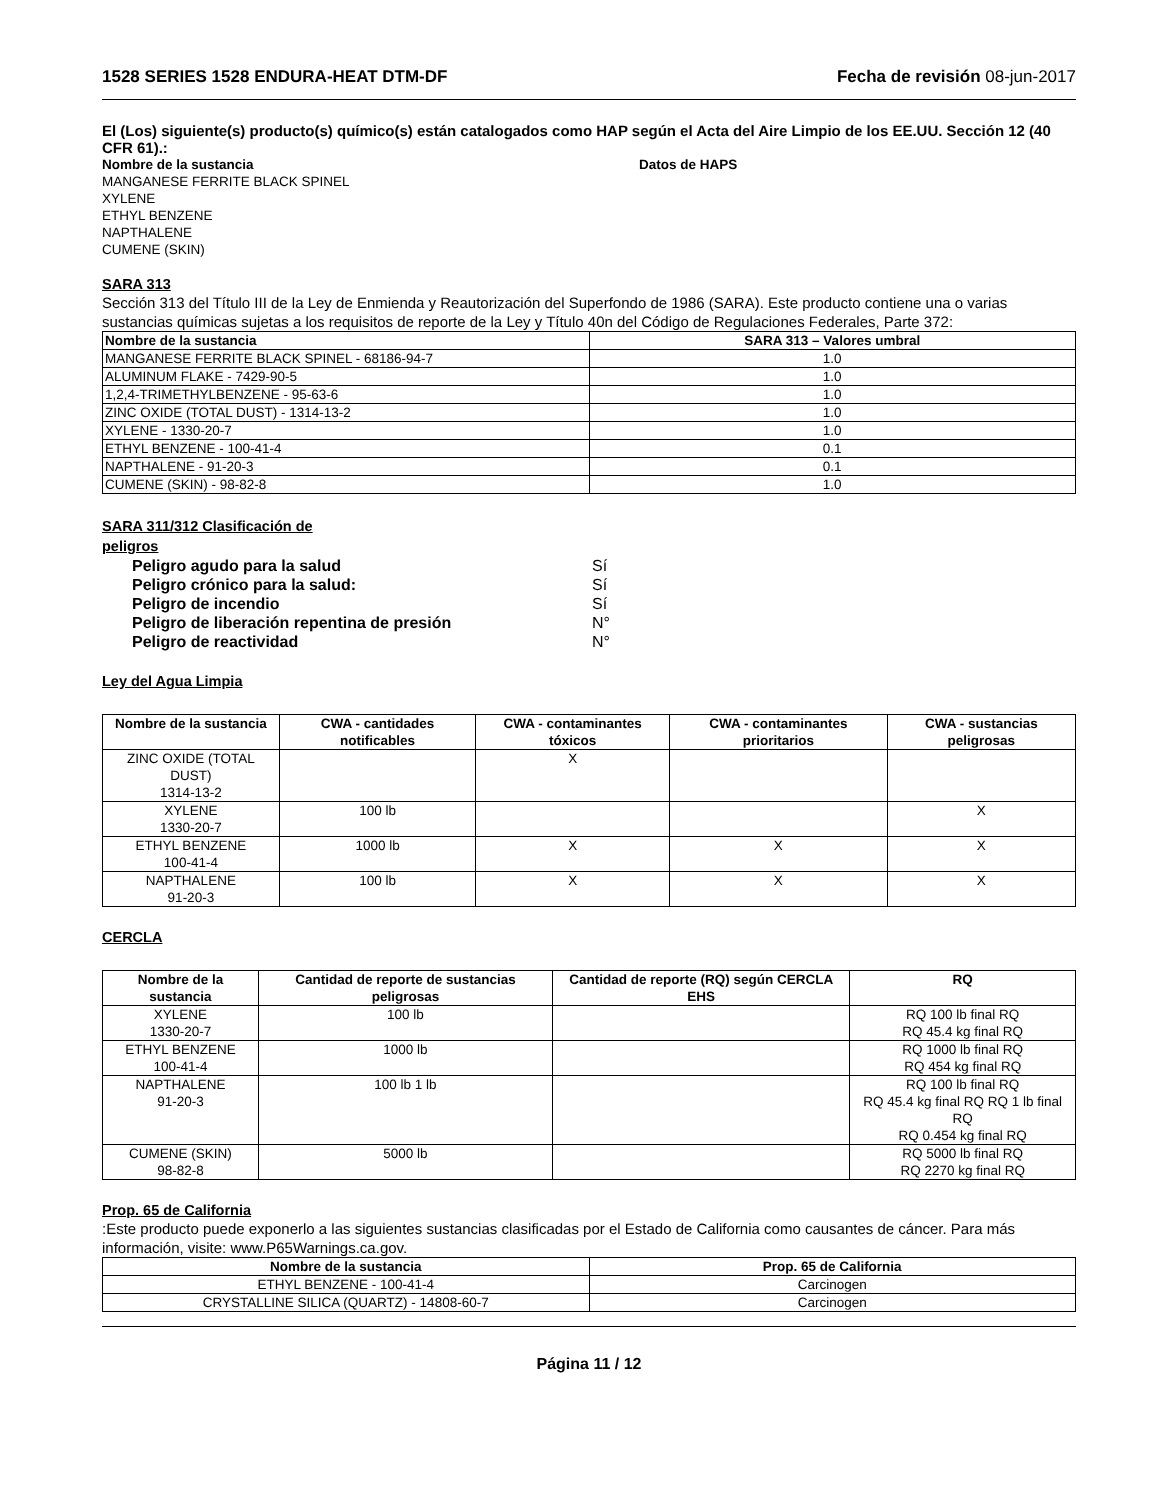1528 SERIES 1528 ENDURA-HEAT DTM-DF Fecha de revisión 08-jun-2017
El (Los) siguiente(s) producto(s) químico(s) están catalogados como HAP según el Acta del Aire Limpio de los EE.UU. Sección 12 (40 CFR 61).:
Nombre de la sustancia Datos de HAPS
MANGANESE FERRITE BLACK SPINEL
XYLENE
ETHYL BENZENE
NAPTHALENE
CUMENE (SKIN)
SARA 313
Sección 313 del Título III de la Ley de Enmienda y Reautorización del Superfondo de 1986 (SARA). Este producto contiene una o varias sustancias químicas sujetas a los requisitos de reporte de la Ley y Título 40n del Código de Regulaciones Federales, Parte 372:
| Nombre de la sustancia | SARA 313 – Valores umbral |
| --- | --- |
| MANGANESE FERRITE BLACK SPINEL - 68186-94-7 | 1.0 |
| ALUMINUM FLAKE - 7429-90-5 | 1.0 |
| 1,2,4-TRIMETHYLBENZENE - 95-63-6 | 1.0 |
| ZINC OXIDE (TOTAL DUST) - 1314-13-2 | 1.0 |
| XYLENE - 1330-20-7 | 1.0 |
| ETHYL BENZENE - 100-41-4 | 0.1 |
| NAPTHALENE - 91-20-3 | 0.1 |
| CUMENE (SKIN) - 98-82-8 | 1.0 |
SARA 311/312 Clasificación de
peligros
Peligro agudo para la salud Sí
Peligro crónico para la salud: Sí
Peligro de incendio Sí
Peligro de liberación repentina de presión N°
Peligro de reactividad N°
Ley del Agua Limpia
| Nombre de la sustancia | CWA - cantidades notificables | CWA - contaminantes tóxicos | CWA - contaminantes prioritarios | CWA - sustancias peligrosas |
| --- | --- | --- | --- | --- |
| ZINC OXIDE (TOTAL DUST) 1314-13-2 | | X | | |
| XYLENE 1330-20-7 | 100 lb | | | X |
| ETHYL BENZENE 100-41-4 | 1000 lb | X | X | X |
| NAPTHALENE 91-20-3 | 100 lb | X | X | X |
CERCLA
| Nombre de la sustancia | Cantidad de reporte de sustancias peligrosas | Cantidad de reporte (RQ) según CERCLA EHS | RQ |
| --- | --- | --- | --- |
| XYLENE 1330-20-7 | 100 lb | | RQ 100 lb final RQ RQ 45.4 kg final RQ |
| ETHYL BENZENE 100-41-4 | 1000 lb | | RQ 1000 lb final RQ RQ 454 kg final RQ |
| NAPTHALENE 91-20-3 | 100 lb 1 lb | | RQ 100 lb final RQ RQ 45.4 kg final RQ RQ 1 lb final RQ RQ 0.454 kg final RQ |
| CUMENE (SKIN) 98-82-8 | 5000 lb | | RQ 5000 lb final RQ RQ 2270 kg final RQ |
Prop. 65 de California
:Este producto puede exponerlo a las siguientes sustancias clasificadas por el Estado de California como causantes de cáncer. Para más información, visite: www.P65Warnings.ca.gov.
| Nombre de la sustancia | Prop. 65 de California |
| --- | --- |
| ETHYL BENZENE - 100-41-4 | Carcinogen |
| CRYSTALLINE SILICA (QUARTZ) - 14808-60-7 | Carcinogen |
Página 11 / 12